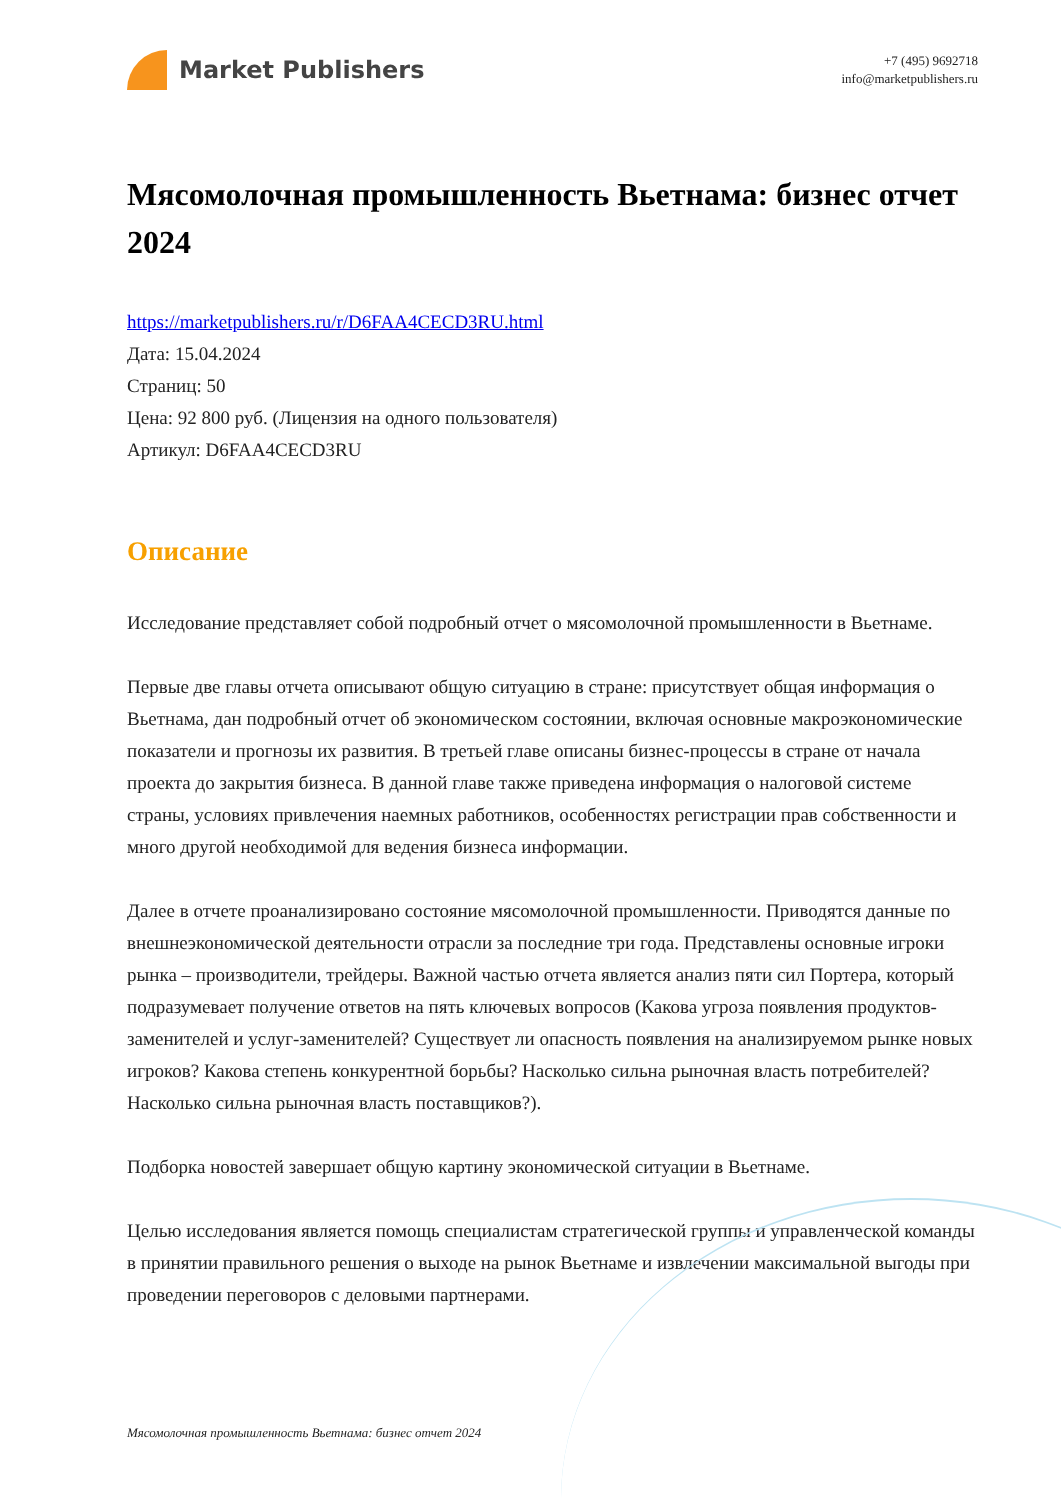Market Publishers
+7 (495) 9692718
info@marketpublishers.ru
Мясомолочная промышленность Вьетнама: бизнес отчет 2024
https://marketpublishers.ru/r/D6FAA4CECD3RU.html
Дата: 15.04.2024
Страниц: 50
Цена: 92 800 руб. (Лицензия на одного пользователя)
Артикул: D6FAA4CECD3RU
Описание
Исследование представляет собой подробный отчет о мясомолочной промышленности в Вьетнаме.
Первые две главы отчета описывают общую ситуацию в стране: присутствует общая информация о Вьетнама, дан подробный отчет об экономическом состоянии, включая основные макроэкономические показатели и прогнозы их развития. В третьей главе описаны бизнес-процессы в стране от начала проекта до закрытия бизнеса. В данной главе также приведена информация о налоговой системе страны, условиях привлечения наемных работников, особенностях регистрации прав собственности и много другой необходимой для ведения бизнеса информации.
Далее в отчете проанализировано состояние мясомолочной промышленности. Приводятся данные по внешнеэкономической деятельности отрасли за последние три года. Представлены основные игроки рынка – производители, трейдеры. Важной частью отчета является анализ пяти сил Портера, который подразумевает получение ответов на пять ключевых вопросов (Какова угроза появления продуктов-заменителей и услуг-заменителей? Существует ли опасность появления на анализируемом рынке новых игроков? Какова степень конкурентной борьбы? Насколько сильна рыночная власть потребителей? Насколько сильна рыночная власть поставщиков?).
Подборка новостей завершает общую картину экономической ситуации в Вьетнаме.
Целью исследования является помощь специалистам стратегической группы и управленческой команды в принятии правильного решения о выходе на рынок Вьетнаме и извлечении максимальной выгоды при проведении переговоров с деловыми партнерами.
Мясомолочная промышленность Вьетнама: бизнес отчет 2024